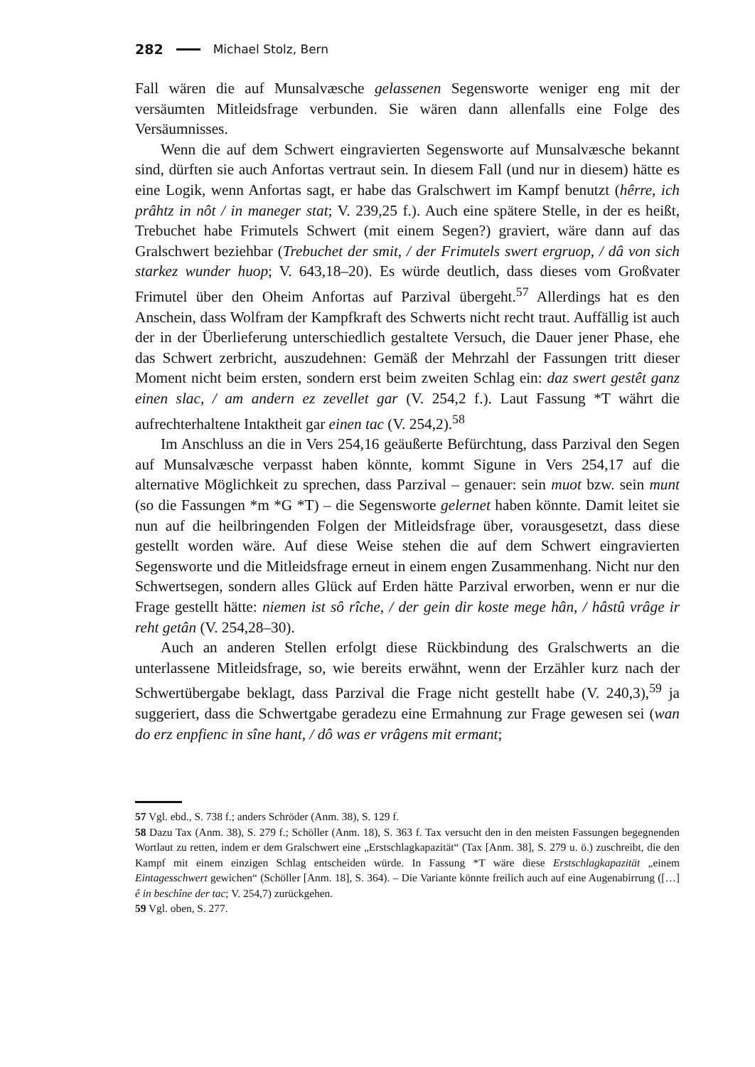282 Michael Stolz, Bern
Fall wären die auf Munsalvæsche gelassenen Segensworte weniger eng mit der versäumten Mitleidsfrage verbunden. Sie wären dann allenfalls eine Folge des Versäumnisses.
Wenn die auf dem Schwert eingravierten Segensworte auf Munsalvæsche bekannt sind, dürften sie auch Anfortas vertraut sein. In diesem Fall (und nur in diesem) hätte es eine Logik, wenn Anfortas sagt, er habe das Gralschwert im Kampf benutzt (hêrre, ich prâhtz in nôt / in maneger stat; V. 239,25 f.). Auch eine spätere Stelle, in der es heißt, Trebuchet habe Frimutels Schwert (mit einem Segen?) graviert, wäre dann auf das Gralschwert beziehbar (Trebuchet der smit, / der Frimutels swert ergruop, / dâ von sich starkez wunder huop; V. 643,18–20). Es würde deutlich, dass dieses vom Großvater Frimutel über den Oheim Anfortas auf Parzival übergeht.<sup>57</sup> Allerdings hat es den Anschein, dass Wolfram der Kampfkraft des Schwerts nicht recht traut. Auffällig ist auch der in der Überlieferung unterschiedlich gestaltete Versuch, die Dauer jener Phase, ehe das Schwert zerbricht, auszudehnen: Gemäß der Mehrzahl der Fassungen tritt dieser Moment nicht beim ersten, sondern erst beim zweiten Schlag ein: daz swert gestêt ganz einen slac, / am andern ez zevellet gar (V. 254,2 f.). Laut Fassung *T währt die aufrechterhaltene Intaktheit gar einen tac (V. 254,2).<sup>58</sup>
Im Anschluss an die in Vers 254,16 geäußerte Befürchtung, dass Parzival den Segen auf Munsalvæsche verpasst haben könnte, kommt Sigune in Vers 254,17 auf die alternative Möglichkeit zu sprechen, dass Parzival – genauer: sein muot bzw. sein munt (so die Fassungen *m *G *T) – die Segensworte gelernet haben könnte. Damit leitet sie nun auf die heilbringenden Folgen der Mitleidsfrage über, vorausgesetzt, dass diese gestellt worden wäre. Auf diese Weise stehen die auf dem Schwert eingravierten Segensworte und die Mitleidsfrage erneut in einem engen Zusammenhang. Nicht nur den Schwertsegen, sondern alles Glück auf Erden hätte Parzival erworben, wenn er nur die Frage gestellt hätte: niemen ist sô rîche, / der gein dir koste mege hân, / hâstû vrâge ir reht getân (V. 254,28–30).
Auch an anderen Stellen erfolgt diese Rückbindung des Gralschwerts an die unterlassene Mitleidsfrage, so, wie bereits erwähnt, wenn der Erzähler kurz nach der Schwertübergabe beklagt, dass Parzival die Frage nicht gestellt habe (V. 240,3),<sup>59</sup> ja suggeriert, dass die Schwertgabe geradezu eine Ermahnung zur Frage gewesen sei (wan do erz enpfienc in sîne hant, / dô was er vrâgens mit ermant;
57 Vgl. ebd., S. 738 f.; anders Schröder (Anm. 38), S. 129 f.
58 Dazu Tax (Anm. 38), S. 279 f.; Schöller (Anm. 18), S. 363 f. Tax versucht den in den meisten Fassungen begegnenden Wortlaut zu retten, indem er dem Gralschwert eine „Erstschlagkapazität“ (Tax [Anm. 38], S. 279 u. ö.) zuschreibt, die den Kampf mit einem einzigen Schlag entscheiden würde. In Fassung *T wäre diese Erstschlagkapazität „einem Eintagesschwert gewichen“ (Schöller [Anm. 18], S. 364). – Die Variante könnte freilich auch auf eine Augenabirrung ([…] ê in beschîne der tac; V. 254,7) zurückgehen.
59 Vgl. oben, S. 277.